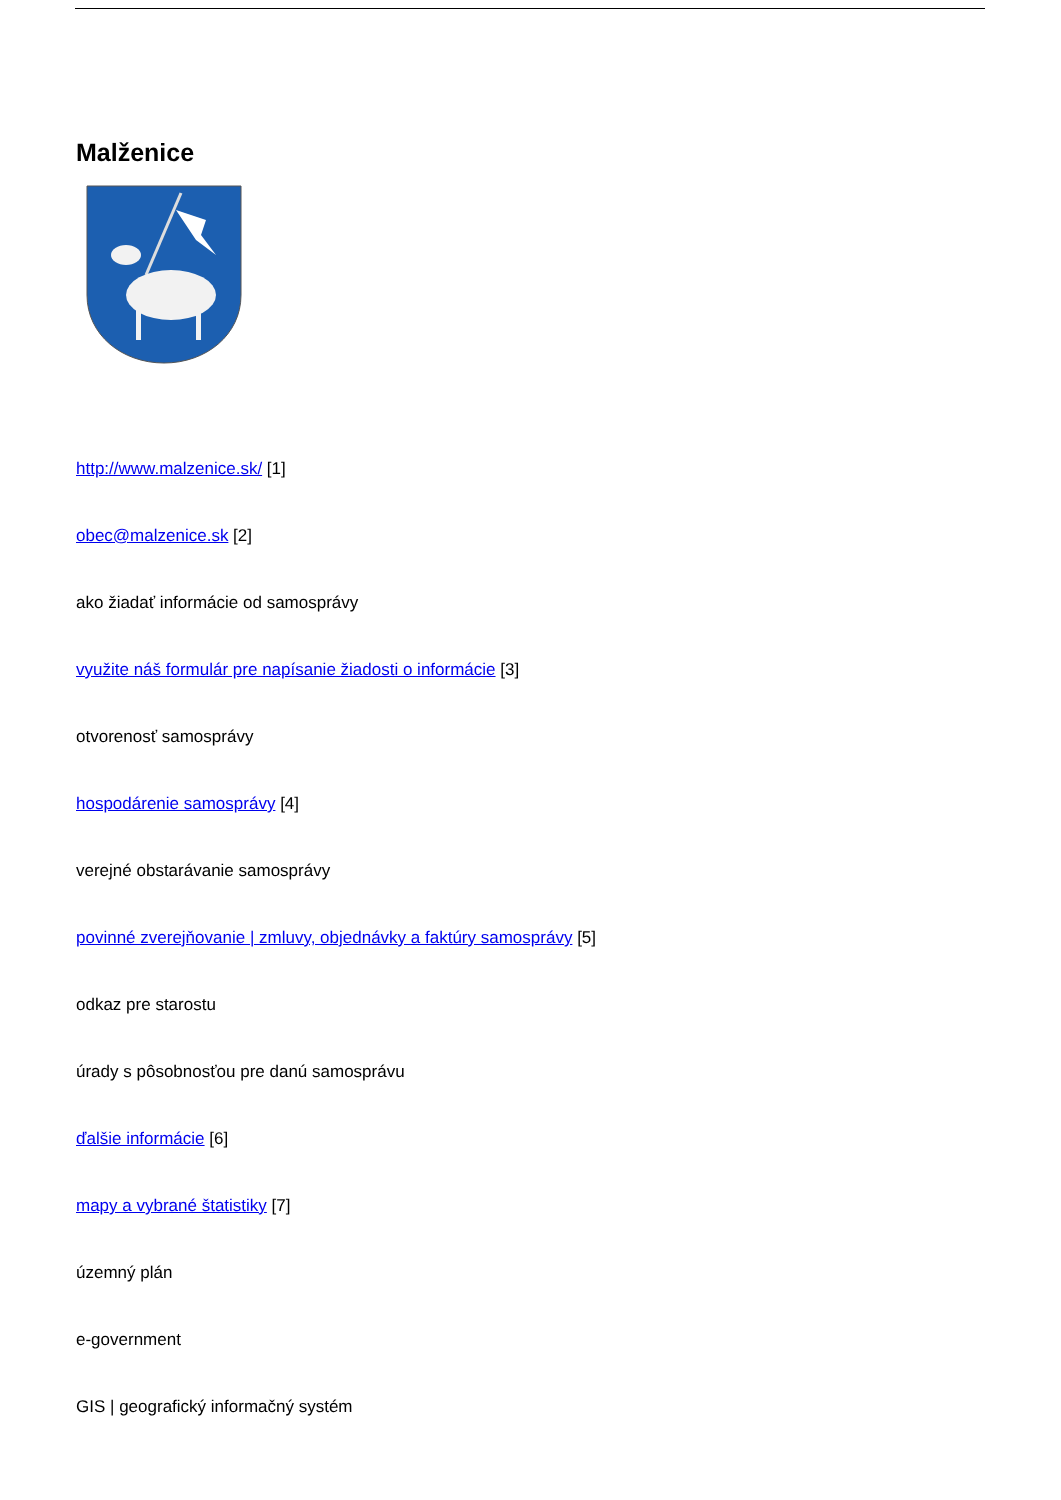Malženice
http://www.malzenice.sk/ [1]
obec@malzenice.sk [2]
ako žiadať informácie od samosprávy
využite náš formulár pre napísanie žiadosti o informácie [3]
otvorenosť samosprávy
hospodárenie samosprávy [4]
verejné obstarávanie samosprávy
povinné zverejňovanie | zmluvy, objednávky a faktúry samosprávy [5]
odkaz pre starostu
úrady s pôsobnosťou pre danú samosprávu
ďalšie informácie [6]
mapy a vybrané štatistiky [7]
územný plán
e-government
GIS | geografický informačný systém